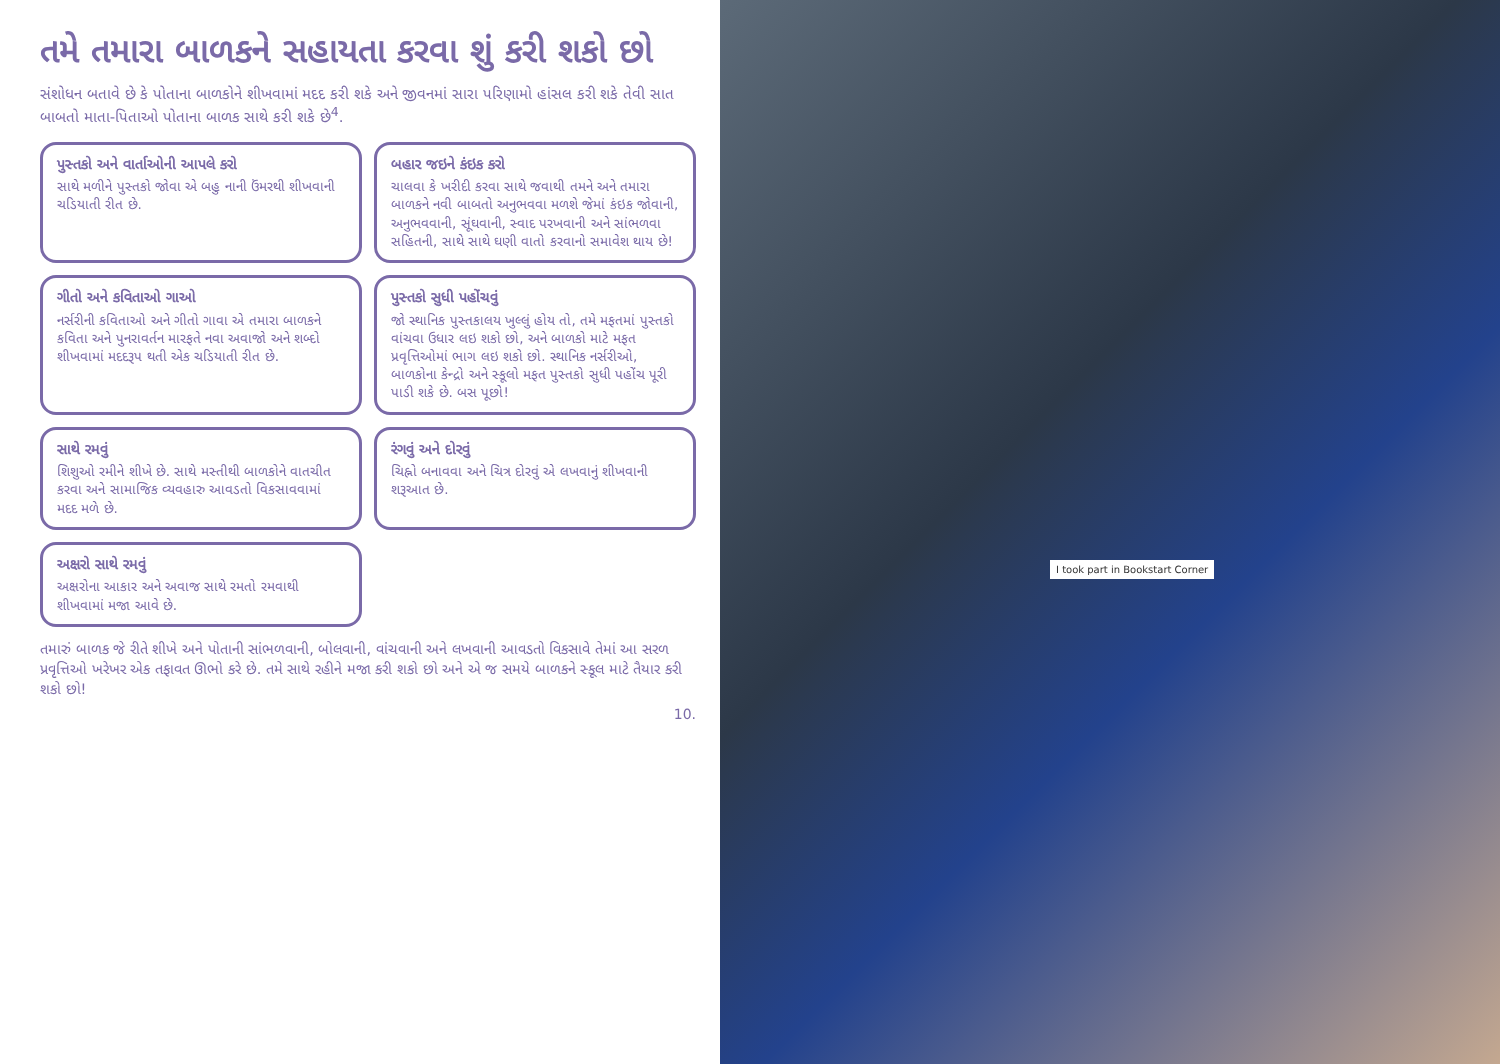તમે તમારા બાળકને સહાયતા કરવા શું કરી શકો છો
સંશોધન બતાવે છે કે પોતાના બાળકોને શીખવામાં મદદ કરી શકે અને જીવનમાં સારા પરિણામો હાંસલ કરી શકે તેવી સાત બાબતો માતા-પિતાઓ પોતાના બાળક સાથે કરી શકે છે<sup>4</sup>.
પુસ્તકો અને વાર્તાઓની આપલે કરો
સાથે મળીને પુસ્તકો જોવા એ બહુ નાની ઉંમરથી શીખવાની ચડિયાતી રીત છે.
બહાર જઇને કંઇક કરો
ચાલવા કે ખરીદી કરવા સાથે જવાથી તમને અને તમારા બાળકને નવી બાબતો અનુભવવા મળશે જેમાં કંઇક જોવાની, અનુભવવાની, સૂંઘવાની, સ્વાદ પરખવાની અને સાંભળવા સહિતની, સાથે સાથે ઘણી વાતો કરવાનો સમાવેશ થાય છે!
ગીતો અને કવિતાઓ ગાઓ
નર્સરીની કવિતાઓ અને ગીતો ગાવા એ તમારા બાળકને કવિતા અને પુનરાવર્તન મારફતે નવા અવાજો અને શબ્દો શીખવામાં મદદરૂપ થતી એક ચડિયાતી રીત છે.
પુસ્તકો સુધી પહોંચવું
જો સ્થાનિક પુસ્તકાલય ખુલ્લું હોય તો, તમે મફતમાં પુસ્તકો વાંચવા ઉધાર લઇ શકો છો, અને બાળકો માટે મફત પ્રવૃત્તિઓમાં ભાગ લઇ શકો છો. સ્થાનિક નર્સરીઓ, બાળકોના કેન્દ્રો અને સ્કૂલો મફત પુસ્તકો સુધી પહોંચ પૂરી પાડી શકે છે. બસ પૂછો!
સાથે રમવું
શિશુઓ રમીને શીખે છે. સાથે મસ્તીથી બાળકોને વાતચીત કરવા અને સામાજિક વ્યવહારુ આવડતો વિકસાવવામાં મદદ મળે છે.
રંગવું અને દોરવું
ચિહ્નો બનાવવા અને ચિત્ર દોરવું એ લખવાનું શીખવાની શરૂઆત છે.
અક્ષરો સાથે રમવું
અક્ષરોના આકાર અને અવાજ સાથે રમતો રમવાથી શીખવામાં મજા આવે છે.
તમારું બાળક જે રીતે શીખે અને પોતાની સાંભળવાની, બોલવાની, વાંચવાની અને લખવાની આવડતો વિકસાવે તેમાં આ સરળ પ્રવૃત્તિઓ ખરેખર એક તફાવત ઊભો કરે છે. તમે સાથે રહીને મજા કરી શકો છો અને એ જ સમયે બાળકને સ્કૂલ માટે તૈયાર કરી શકો છો!
10.
I took part in Bookstart Corner